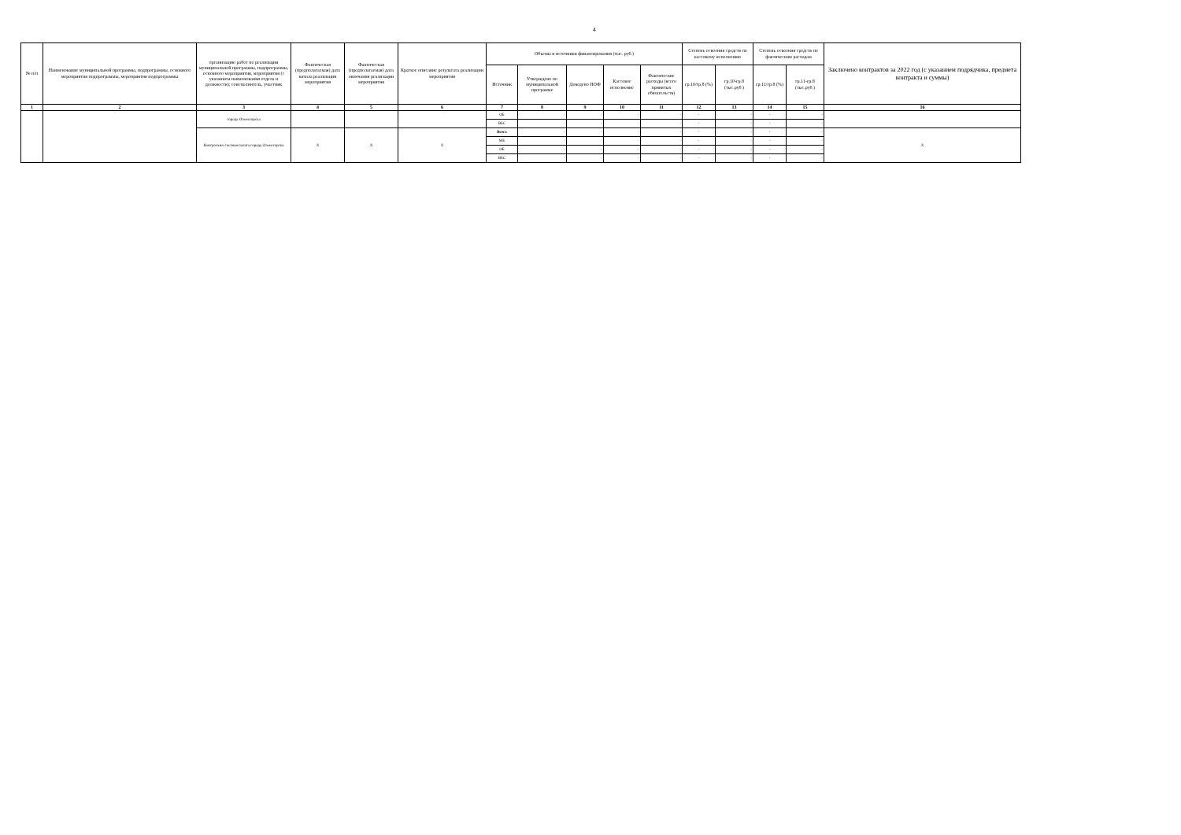4
| № п/п | Наименование муниципальной программы, подпрограммы, основного мероприятия подпрограммы, мероприятия подпрограммы | организацию работ по реализации муниципальной программы, подпрограммы, основного мероприятия, мероприятия (с указанием наименования отдела и должности); соисполнитель, участник | Фактическая (предполагаемая) дата начала реализации мероприятия | Фактическая (предполагаемая) дата окончания реализации мероприятия | Краткое описание результата реализации мероприятия | Объемы и источники финансирования (тыс. руб.) | | | | | Степень освоения средств по кассовому исполнению | | Степень освоения средств по фактическим расходам | | Заключено контрактов за 2022 год (с указанием подрядчика, предмета контракта и суммы) |
| --- | --- | --- | --- | --- | --- | --- | --- | --- | --- | --- | --- | --- | --- | --- | --- |
| | | | | | | Источник | Утверждено по муниципальной программе | Доведено ПОФ | Кассовое исполнение | Фактические расходы (всего принятых обязательств) | гр.10/гр.8 (%) | гр.10-гр.8 (тыс.руб.) | гр.11/гр.8 (%) | гр.11-гр.8 (тыс.руб.) | |
| 1 | 2 | 3 | 4 | 5 | 6 | 7 | 8 | 9 | 10 | 11 | 12 | 13 | 14 | 15 | 16 |
| | | города Оленегорска | | | | ОБ | - | - | - | - | - | - | - | - | |
| | | | | | | ВБС | - | - | - | - | - | - | - | - | |
| | | Контрольно-счетная палата города Оленегорска | Х | Х | Х | Всего | - | - | - | - | - | - | - | - | Х |
| | | | | | | МБ | - | - | - | - | - | - | - | - | |
| | | | | | | ОБ | - | - | - | - | - | - | - | - | |
| | | | | | | ВБС | - | - | - | - | - | - | - | - | |